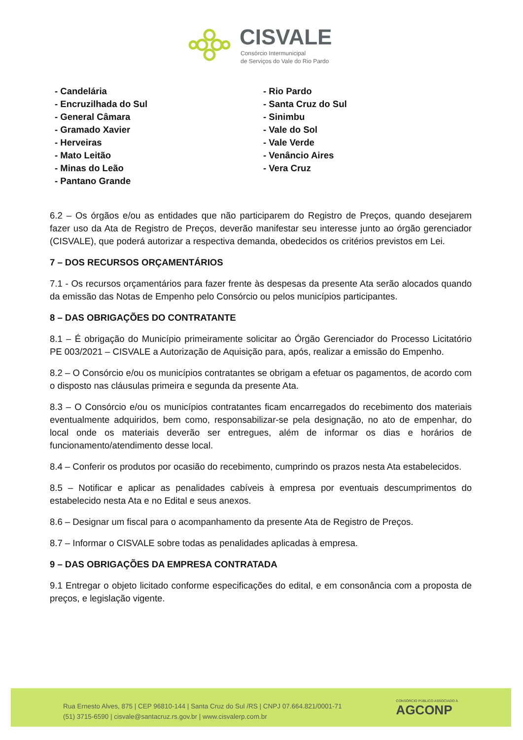CISVALE
Consórcio Intermunicipal
de Serviços do Vale do Rio Pardo
- Candelária
- Encruzilhada do Sul
- General Câmara
- Gramado Xavier
- Herveiras
- Mato Leitão
- Minas do Leão
- Pantano Grande
- Rio Pardo
- Santa Cruz do Sul
- Sinimbu
- Vale do Sol
- Vale Verde
- Venâncio Aires
- Vera Cruz
6.2 – Os órgãos e/ou as entidades que não participarem do Registro de Preços, quando desejarem fazer uso da Ata de Registro de Preços, deverão manifestar seu interesse junto ao órgão gerenciador (CISVALE), que poderá autorizar a respectiva demanda, obedecidos os critérios previstos em Lei.
7 – DOS RECURSOS ORÇAMENTÁRIOS
7.1 - Os recursos orçamentários para fazer frente às despesas da presente Ata serão alocados quando da emissão das Notas de Empenho pelo Consórcio ou pelos municípios participantes.
8 – DAS OBRIGAÇÕES DO CONTRATANTE
8.1 – É obrigação do Município primeiramente solicitar ao Órgão Gerenciador do Processo Licitatório PE 003/2021 – CISVALE a Autorização de Aquisição para, após, realizar a emissão do Empenho.
8.2 – O Consórcio e/ou os municípios contratantes se obrigam a efetuar os pagamentos, de acordo com o disposto nas cláusulas primeira e segunda da presente Ata.
8.3 – O Consórcio e/ou os municípios contratantes ficam encarregados do recebimento dos materiais eventualmente adquiridos, bem como, responsabilizar-se pela designação, no ato de empenhar, do local onde os materiais deverão ser entregues, além de informar os dias e horários de funcionamento/atendimento desse local.
8.4 – Conferir os produtos por ocasião do recebimento, cumprindo os prazos nesta Ata estabelecidos.
8.5 – Notificar e aplicar as penalidades cabíveis à empresa por eventuais descumprimentos do estabelecido nesta Ata e no Edital e seus anexos.
8.6 – Designar um fiscal para o acompanhamento da presente Ata de Registro de Preços.
8.7 – Informar o CISVALE sobre todas as penalidades aplicadas à empresa.
9 – DAS OBRIGAÇÕES DA EMPRESA CONTRATADA
9.1 Entregar o objeto licitado conforme especificações do edital, e em consonância com a proposta de preços, e legislação vigente.
Rua Ernesto Alves, 875 | CEP 96810-144 | Santa Cruz do Sul /RS | CNPJ 07.664.821/0001-71
(51) 3715-6590 | cisvale@santacruz.rs.gov.br | www.cisvalerp.com.br
CONSÓRCIO PÚBLICO ASSOCIADO À
AGCONP